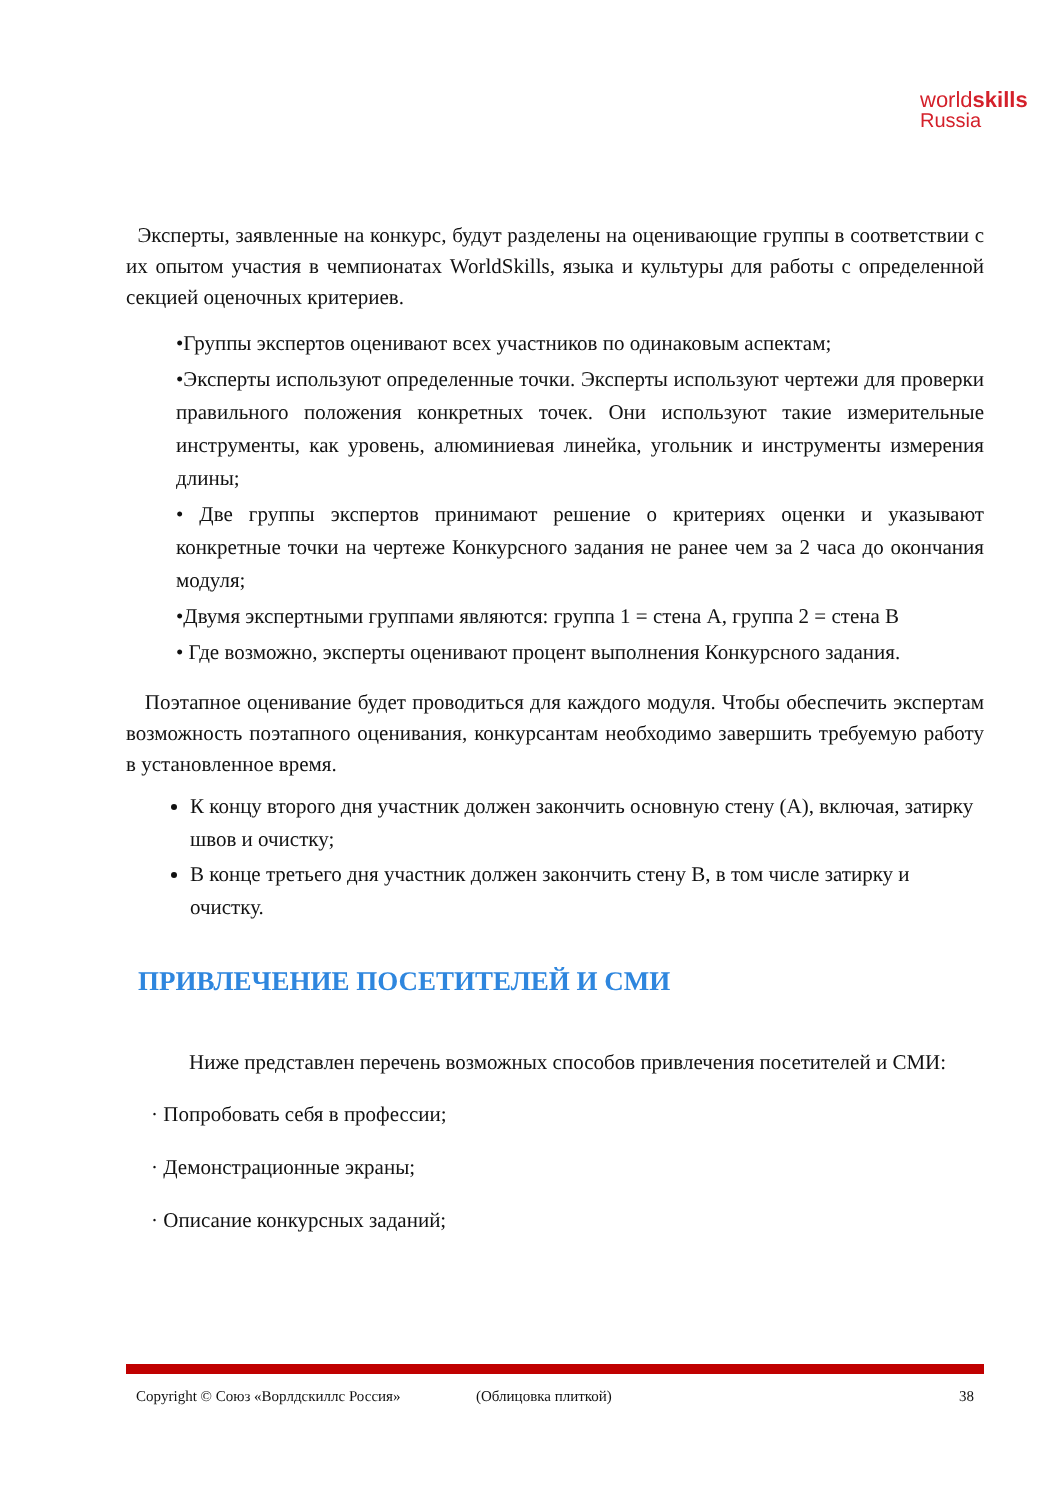worldskills
Russia
Эксперты, заявленные на конкурс, будут разделены на оценивающие группы в соответствии с их опытом участия в чемпионатах WorldSkills, языка и культуры для работы с определенной секцией оценочных критериев.
•Группы экспертов оценивают всех участников по одинаковым аспектам;
•Эксперты используют определенные точки. Эксперты используют чертежи для проверки правильного положения конкретных точек. Они используют такие измерительные инструменты, как уровень, алюминиевая линейка, угольник и инструменты измерения длины;
• Две группы экспертов принимают решение о критериях оценки и указывают конкретные точки на чертеже Конкурсного задания не ранее чем за 2 часа до окончания модуля;
•Двумя экспертными группами являются: группа 1 = стена А, группа 2 = стена В
• Где возможно, эксперты оценивают процент выполнения Конкурсного задания.
Поэтапное оценивание будет проводиться для каждого модуля. Чтобы обеспечить экспертам возможность поэтапного оценивания, конкурсантам необходимо завершить требуемую работу в установленное время.
К концу второго дня участник должен закончить основную стену (А), включая, затирку швов и очистку;
В конце третьего дня участник должен закончить стену В, в том числе затирку и очистку.
ПРИВЛЕЧЕНИЕ ПОСЕТИТЕЛЕЙ И СМИ
Ниже представлен перечень возможных способов привлечения посетителей и СМИ:
· Попробовать себя в профессии;
· Демонстрационные экраны;
· Описание конкурсных заданий;
Copyright © Союз «Ворлдскиллс Россия» (Облицовка плиткой) 38